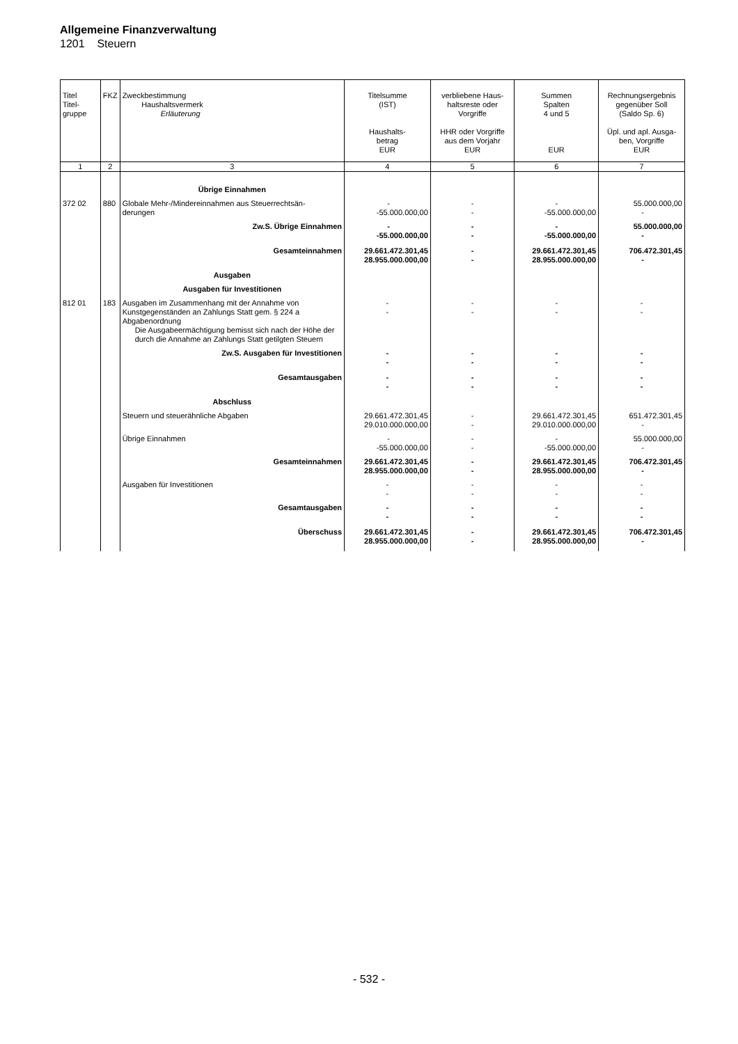Allgemeine Finanzverwaltung
1201 Steuern
| Titel Titel- gruppe | FKZ | Zweckbestimmung Haushaltsvermerk Erläuterung | Titelsumme (IST) Haushalts- betrag EUR | verbliebene Haus- haltsreste oder Vorgriffe HHR oder Vorgriffe aus dem Vorjahr EUR | Summen Spalten 4 und 5 EUR | Rechnungsergebnis gegenüber Soll (Saldo Sp. 6) Üpl. und apl. Ausga- ben, Vorgriffe EUR |
| --- | --- | --- | --- | --- | --- | --- |
| 1 | 2 | 3 | 4 | 5 | 6 | 7 |
| | | Übrige Einnahmen | | | | |
| 372 02 | 880 | Globale Mehr-/Mindereinnahmen aus Steuerrechtsän- derungen | - -55.000.000,00 | - - | - -55.000.000,00 | 55.000.000,00 - |
| | | Zw.S. Übrige Einnahmen | - -55.000.000,00 | - - | - -55.000.000,00 | 55.000.000,00 - |
| | | Gesamteinnahmen | 29.661.472.301,45 28.955.000.000,00 | - - | 29.661.472.301,45 28.955.000.000,00 | 706.472.301,45 - |
| | | Ausgaben | | | | |
| | | Ausgaben für Investitionen | | | | |
| 812 01 | 183 | Ausgaben im Zusammenhang mit der Annahme von Kunstgegenständen an Zahlungs Statt gem. § 224 a Abgabenordnung Die Ausgabeermächtigung bemisst sich nach der Höhe der durch die Annahme an Zahlungs Statt getilgten Steuern | - - | - - | - - | - - |
| | | Zw.S. Ausgaben für Investitionen | - - | - - | - - | - - |
| | | Gesamtausgaben | - - | - - | - - | - - |
| | | Abschluss | | | | |
| | | Steuern und steuerähnliche Abgaben | 29.661.472.301,45 29.010.000.000,00 | - - | 29.661.472.301,45 29.010.000.000,00 | 651.472.301,45 - |
| | | Übrige Einnahmen | - -55.000.000,00 | - - | - -55.000.000,00 | 55.000.000,00 - |
| | | Gesamteinnahmen | 29.661.472.301,45 28.955.000.000,00 | - - | 29.661.472.301,45 28.955.000.000,00 | 706.472.301,45 - |
| | | Ausgaben für Investitionen | - - | - - | - - | - - |
| | | Gesamtausgaben | - - | - - | - - | - - |
| | | Überschuss | 29.661.472.301,45 28.955.000.000,00 | - - | 29.661.472.301,45 28.955.000.000,00 | 706.472.301,45 - |
- 532 -